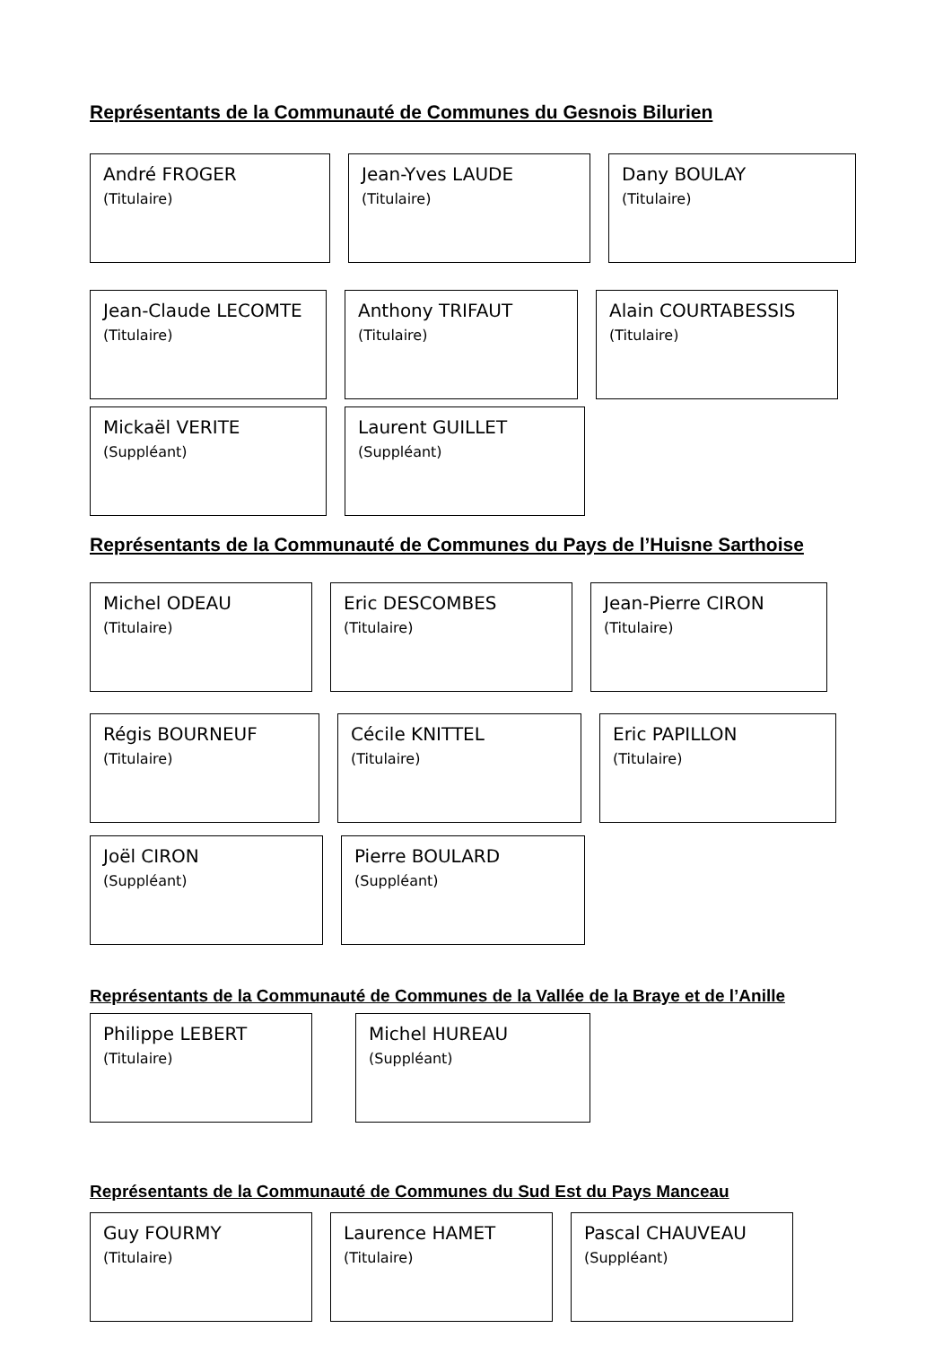Représentants de la Communauté de Communes du Gesnois Bilurien
André FROGER
(Titulaire)
Jean-Yves LAUDE
(Titulaire)
Dany BOULAY
(Titulaire)
Jean-Claude LECOMTE
(Titulaire)
Anthony TRIFAUT
(Titulaire)
Alain COURTABESSIS
(Titulaire)
Mickaël VERITE
(Suppléant)
Laurent GUILLET
(Suppléant)
Représentants de la Communauté de Communes du Pays de l’Huisne Sarthoise
Michel ODEAU
(Titulaire)
Eric DESCOMBES
(Titulaire)
Jean-Pierre CIRON
(Titulaire)
Régis BOURNEUF
(Titulaire)
Cécile KNITTEL
(Titulaire)
Eric PAPILLON
(Titulaire)
Joël CIRON
(Suppléant)
Pierre BOULARD
(Suppléant)
Représentants de la Communauté de Communes de la Vallée de la Braye et de l’Anille
Philippe LEBERT
(Titulaire)
Michel HUREAU
(Suppléant)
Représentants de la Communauté de Communes du Sud Est du Pays Manceau
Guy FOURMY
(Titulaire)
Laurence HAMET
(Titulaire)
Pascal CHAUVEAU
(Suppléant)